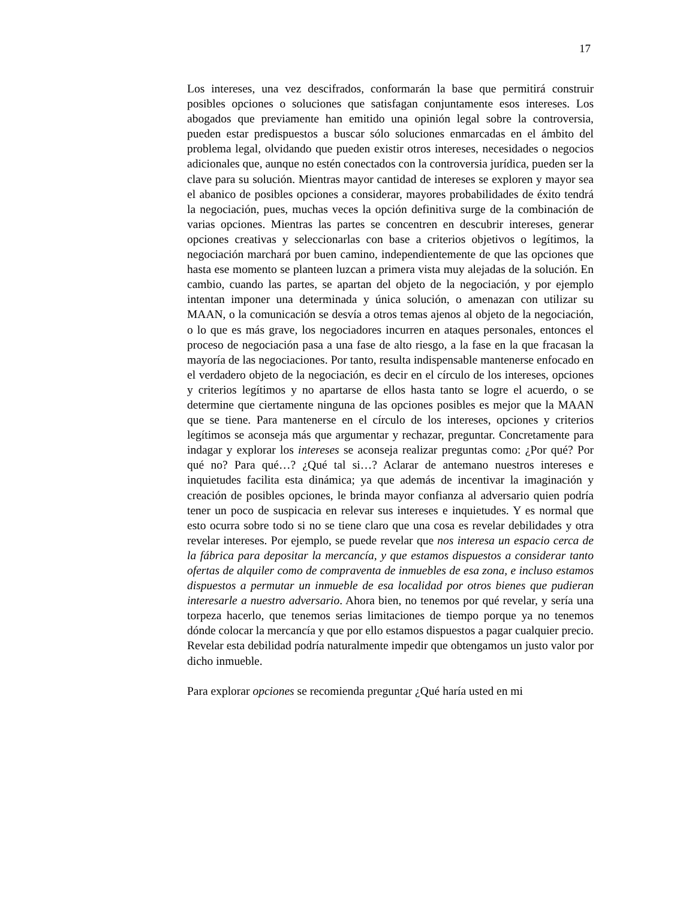17
Los intereses, una vez descifrados, conformarán la base que permitirá construir posibles opciones o soluciones que satisfagan conjuntamente esos intereses. Los abogados que previamente han emitido una opinión legal sobre la controversia, pueden estar predispuestos a buscar sólo soluciones enmarcadas en el ámbito del problema legal, olvidando que pueden existir otros intereses, necesidades o negocios adicionales que, aunque no estén conectados con la controversia jurídica, pueden ser la clave para su solución. Mientras mayor cantidad de intereses se exploren y mayor sea el abanico de posibles opciones a considerar, mayores probabilidades de éxito tendrá la negociación, pues, muchas veces la opción definitiva surge de la combinación de varias opciones. Mientras las partes se concentren en descubrir intereses, generar opciones creativas y seleccionarlas con base a criterios objetivos o legítimos, la negociación marchará por buen camino, independientemente de que las opciones que hasta ese momento se planteen luzcan a primera vista muy alejadas de la solución. En cambio, cuando las partes, se apartan del objeto de la negociación, y por ejemplo intentan imponer una determinada y única solución, o amenazan con utilizar su MAAN, o la comunicación se desvía a otros temas ajenos al objeto de la negociación, o lo que es más grave, los negociadores incurren en ataques personales, entonces el proceso de negociación pasa a una fase de alto riesgo, a la fase en la que fracasan la mayoría de las negociaciones. Por tanto, resulta indispensable mantenerse enfocado en el verdadero objeto de la negociación, es decir en el círculo de los intereses, opciones y criterios legítimos y no apartarse de ellos hasta tanto se logre el acuerdo, o se determine que ciertamente ninguna de las opciones posibles es mejor que la MAAN que se tiene. Para mantenerse en el círculo de los intereses, opciones y criterios legítimos se aconseja más que argumentar y rechazar, preguntar. Concretamente para indagar y explorar los intereses se aconseja realizar preguntas como: ¿Por qué? Por qué no? Para qué…? ¿Qué tal si…? Aclarar de antemano nuestros intereses e inquietudes facilita esta dinámica; ya que además de incentivar la imaginación y creación de posibles opciones, le brinda mayor confianza al adversario quien podría tener un poco de suspicacia en relevar sus intereses e inquietudes. Y es normal que esto ocurra sobre todo si no se tiene claro que una cosa es revelar debilidades y otra revelar intereses. Por ejemplo, se puede revelar que nos interesa un espacio cerca de la fábrica para depositar la mercancía, y que estamos dispuestos a considerar tanto ofertas de alquiler como de compraventa de inmuebles de esa zona, e incluso estamos dispuestos a permutar un inmueble de esa localidad por otros bienes que pudieran interesarle a nuestro adversario. Ahora bien, no tenemos por qué revelar, y sería una torpeza hacerlo, que tenemos serias limitaciones de tiempo porque ya no tenemos dónde colocar la mercancía y que por ello estamos dispuestos a pagar cualquier precio. Revelar esta debilidad podría naturalmente impedir que obtengamos un justo valor por dicho inmueble.
Para explorar opciones se recomienda preguntar ¿Qué haría usted en mi